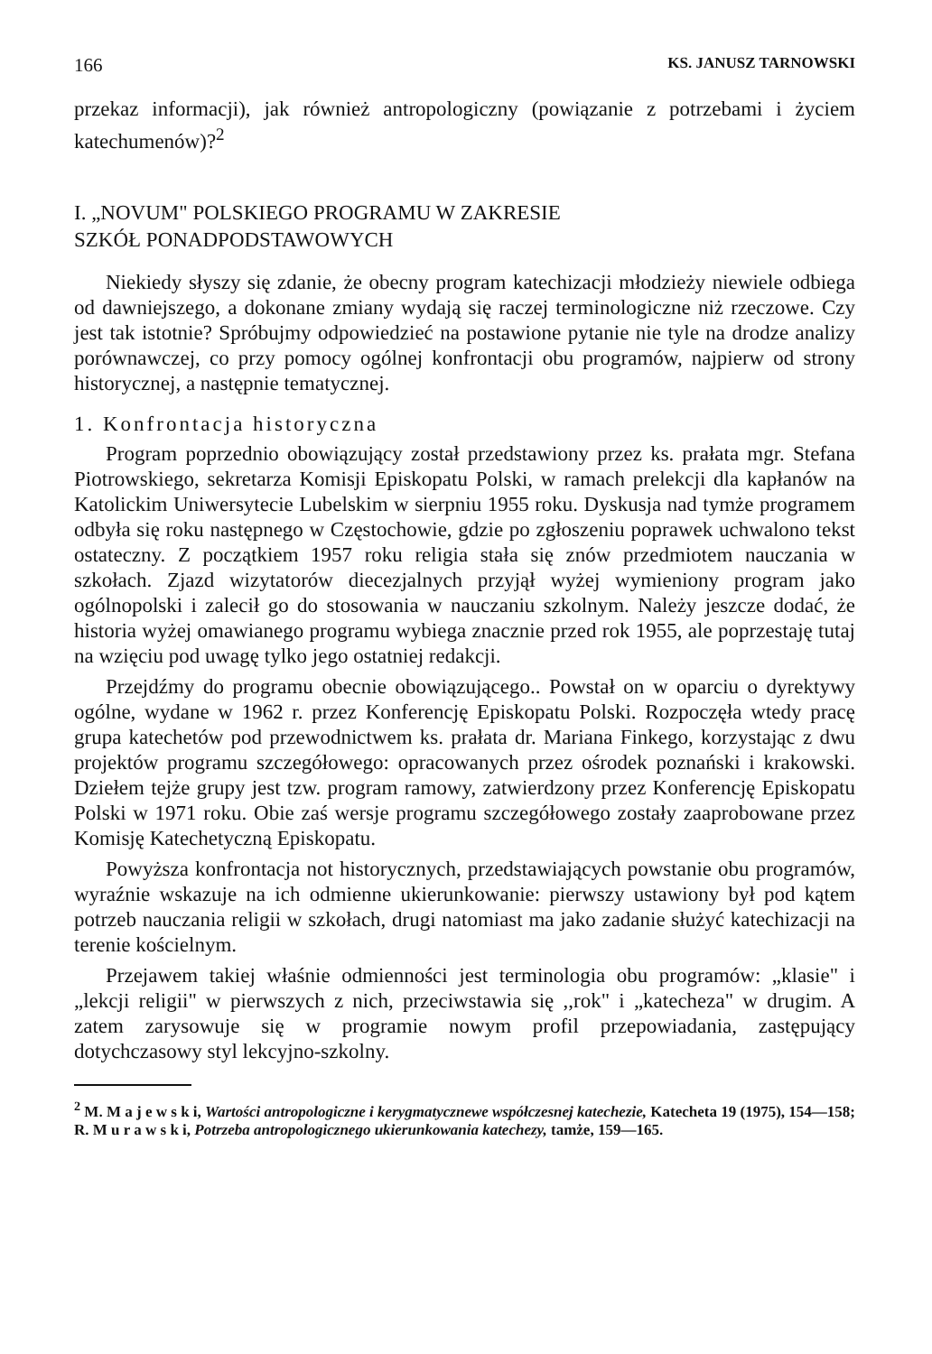166 KS. JANUSZ TARNOWSKI
przekaz informacji), jak również antropologiczny (powiązanie z potrzebami i życiem katechumenów)?<sup>2</sup>
I. „NOVUM" POLSKIEGO PROGRAMU W ZAKRESIE
SZKÓŁ PONADPODSTAWOWYCH
Niekiedy słyszy się zdanie, że obecny program katechizacji młodzieży niewiele odbiega od dawniejszego, a dokonane zmiany wydają się raczej terminologiczne niż rzeczowe. Czy jest tak istotnie? Spróbujmy odpowiedzieć na postawione pytanie nie tyle na drodze analizy porównawczej, co przy pomocy ogólnej konfrontacji obu programów, najpierw od strony historycznej, a następnie tematycznej.
1. Konfrontacja historyczna
Program poprzednio obowiązujący został przedstawiony przez ks. prałata mgr. Stefana Piotrowskiego, sekretarza Komisji Episkopatu Polski, w ramach prelekcji dla kapłanów na Katolickim Uniwersytecie Lubelskim w sierpniu 1955 roku. Dyskusja nad tymże programem odbyła się roku następnego w Częstochowie, gdzie po zgłoszeniu poprawek uchwalono tekst ostateczny. Z początkiem 1957 roku religia stała się znów przedmiotem nauczania w szkołach. Zjazd wizytatorów diecezjalnych przyjął wyżej wymieniony program jako ogólnopolski i zalecił go do stosowania w nauczaniu szkolnym. Należy jeszcze dodać, że historia wyżej omawianego programu wybiega znacznie przed rok 1955, ale poprzestaję tutaj na wzięciu pod uwagę tylko jego ostatniej redakcji.
Przejdźmy do programu obecnie obowiązującego.. Powstał on w oparciu o dyrektywy ogólne, wydane w 1962 r. przez Konferencję Episkopatu Polski. Rozpoczęła wtedy pracę grupa katechetów pod przewodnictwem ks. prałata dr. Mariana Finkego, korzystając z dwu projektów programu szczegółowego: opracowanych przez ośrodek poznański i krakowski. Dziełem tejże grupy jest tzw. program ramowy, zatwierdzony przez Konferencję Episkopatu Polski w 1971 roku. Obie zaś wersje programu szczegółowego zostały zaaprobowane przez Komisję Katechetyczną Episkopatu.
Powyższa konfrontacja not historycznych, przedstawiających powstanie obu programów, wyraźnie wskazuje na ich odmienne ukierunkowanie: pierwszy ustawiony był pod kątem potrzeb nauczania religii w szkołach, drugi natomiast ma jako zadanie służyć katechizacji na terenie kościelnym.
Przejawem takiej właśnie odmienności jest terminologia obu programów: „klasie" i „lekcji religii" w pierwszych z nich, przeciwstawia się ,,rok" i „katecheza" w drugim. A zatem zarysowuje się w programie nowym profil przepowiadania, zastępujący dotychczasowy styl lekcyjno-szkolny.
<sup>2</sup> M. M a j e w s k i, Wartości antropologiczne i kerygmatycznewe współczesnej katechezie, Katecheta 19 (1975), 154—158; R. M u r a w s k i, Potrzeba antropologicznego ukierunkowania katechezy, tamże, 159—165.